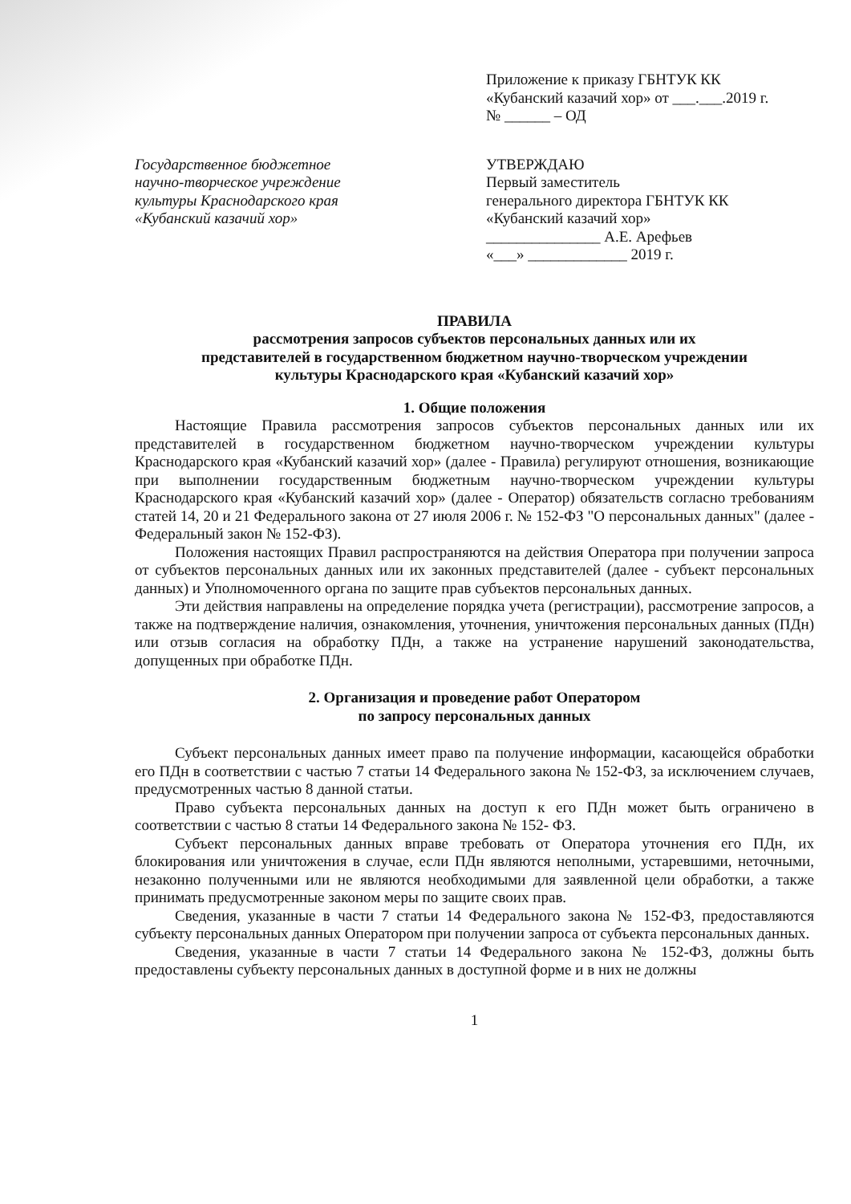Приложение к приказу ГБНТУК КК
«Кубанский казачий хор» от ___.___.2019 г.
№ ______ – ОД
Государственное бюджетное
научно-творческое учреждение
культуры Краснодарского края
«Кубанский казачий хор»
УТВЕРЖДАЮ
Первый заместитель
генерального директора ГБНТУК КК
«Кубанский казачий хор»
_______________ А.Е. Арефьев
«___» _____________ 2019 г.
ПРАВИЛА
рассмотрения запросов субъектов персональных данных или их
представителей в государственном бюджетном научно-творческом учреждении
культуры Краснодарского края «Кубанский казачий хор»
1. Общие положения
Настоящие Правила рассмотрения запросов субъектов персональных данных или их представителей в государственном бюджетном научно-творческом учреждении культуры Краснодарского края «Кубанский казачий хор» (далее - Правила) регулируют отношения, возникающие при выполнении государственным бюджетным научно-творческом учреждении культуры Краснодарского края «Кубанский казачий хор» (далее - Оператор) обязательств согласно требованиям статей 14, 20 и 21 Федерального закона от 27 июля 2006 г. № 152-ФЗ "О персональных данных" (далее - Федеральный закон № 152-ФЗ).
Положения настоящих Правил распространяются на действия Оператора при получении запроса от субъектов персональных данных или их законных представителей (далее - субъект персональных данных) и Уполномоченного органа по защите прав субъектов персональных данных.
Эти действия направлены на определение порядка учета (регистрации), рассмотрение запросов, а также на подтверждение наличия, ознакомления, уточнения, уничтожения персональных данных (ПДн) или отзыв согласия на обработку ПДн, а также на устранение нарушений законодательства, допущенных при обработке ПДн.
2. Организация и проведение работ Оператором
по запросу персональных данных
Субъект персональных данных имеет право па получение информации, касающейся обработки его ПДн в соответствии с частью 7 статьи 14 Федерального закона № 152-ФЗ, за исключением случаев, предусмотренных частью 8 данной статьи.
Право субъекта персональных данных на доступ к его ПДн может быть ограничено в соответствии с частью 8 статьи 14 Федерального закона № 152- ФЗ.
Субъект персональных данных вправе требовать от Оператора уточнения его ПДн, их блокирования или уничтожения в случае, если ПДн являются неполными, устаревшими, неточными, незаконно полученными или не являются необходимыми для заявленной цели обработки, а также принимать предусмотренные законом меры по защите своих прав.
Сведения, указанные в части 7 статьи 14 Федерального закона № 152-ФЗ, предоставляются субъекту персональных данных Оператором при получении запроса от субъекта персональных данных.
Сведения, указанные в части 7 статьи 14 Федерального закона № 152-ФЗ, должны быть предоставлены субъекту персональных данных в доступной форме и в них не должны
1